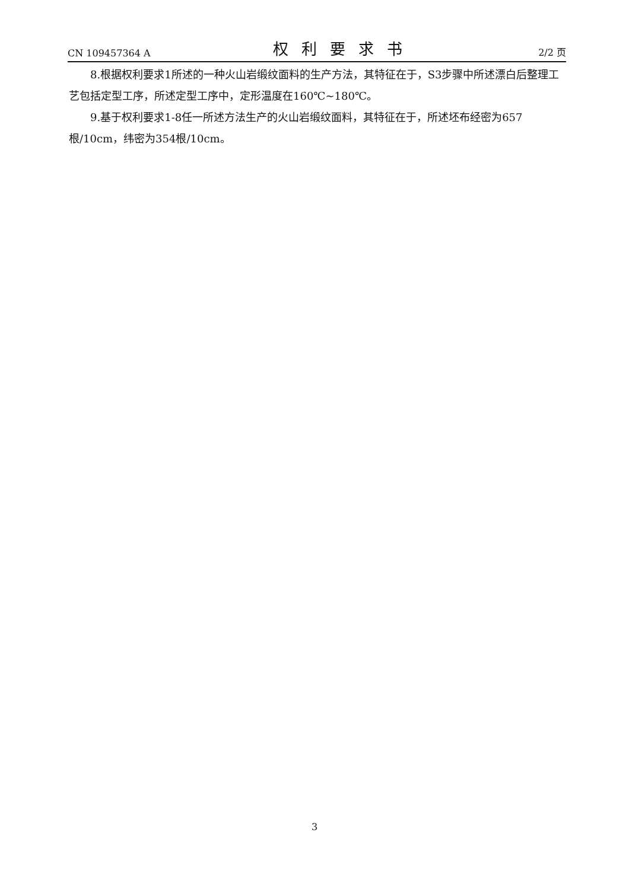CN 109457364 A 权利要求书 2/2 页
8.根据权利要求1所述的一种火山岩缎纹面料的生产方法，其特征在于，S3步骤中所述漂白后整理工艺包括定型工序，所述定型工序中，定形温度在160℃~180℃。
9.基于权利要求1-8任一所述方法生产的火山岩缎纹面料，其特征在于，所述坯布经密为657根/10cm，纬密为354根/10cm。
3